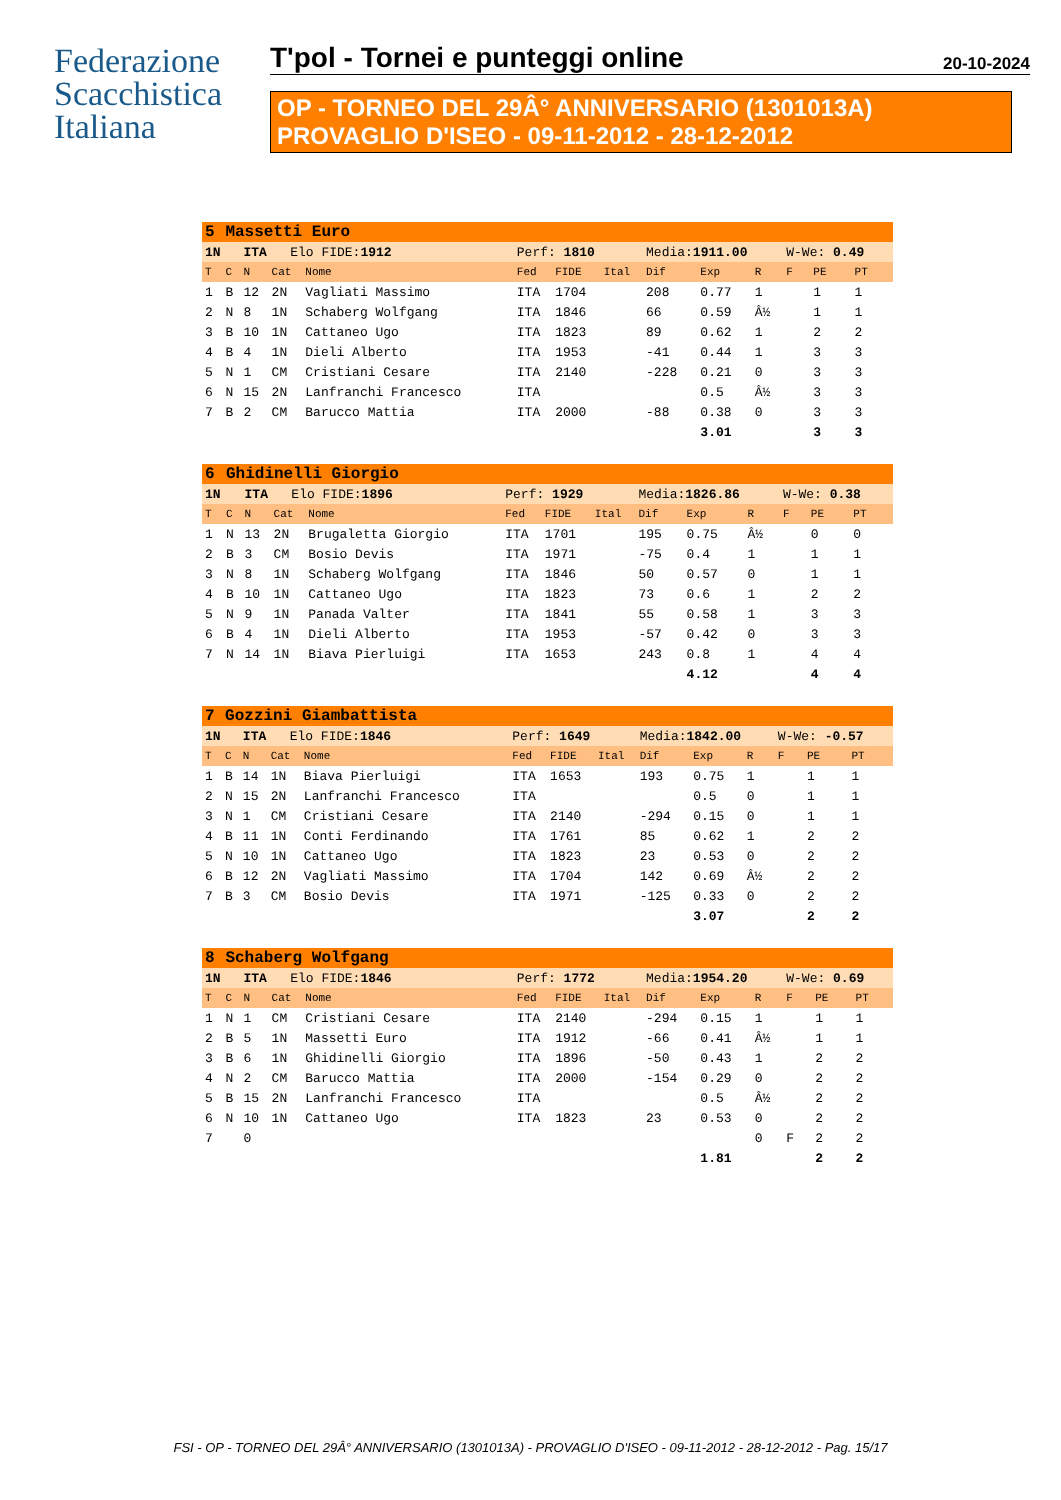Federazione
Scacchistica
Italiana
T'pol - Tornei e punteggi online 20-10-2024
OP - TORNEO DEL 29Â° ANNIVERSARIO (1301013A)
PROVAGLIO D'ISEO - 09-11-2012 - 28-12-2012
| 5 | Massetti Euro | | | | | | | | | | | | |
| 1N | | ITA Elo FIDE: 1912 | | | Perf: 1810 | | | Media: 1911.00 | | | W-We: 0.49 | | |
| T | C | N | Cat | Nome | Fed | FIDE | Ital | Dif | Exp | R | F | PE | PT |
| 1 | B | 12 | 2N | Vagliati Massimo | ITA | 1704 | | 208 | 0.77 | 1 | | 1 | 1 |
| 2 | N | 8 | 1N | Schaberg Wolfgang | ITA | 1846 | | 66 | 0.59 | Â½ | | 1 | 1 |
| 3 | B | 10 | 1N | Cattaneo Ugo | ITA | 1823 | | 89 | 0.62 | 1 | | 2 | 2 |
| 4 | B | 4 | 1N | Dieli Alberto | ITA | 1953 | | -41 | 0.44 | 1 | | 3 | 3 |
| 5 | N | 1 | CM | Cristiani Cesare | ITA | 2140 | | -228 | 0.21 | 0 | | 3 | 3 |
| 6 | N | 15 | 2N | Lanfranchi Francesco | ITA | | | | 0.5 | Â½ | | 3 | 3 |
| 7 | B | 2 | CM | Barucco Mattia | ITA | 2000 | | -88 | 0.38 | 0 | | 3 | 3 |
| | | | | | | | | | 3.01 | | | 3 | 3 |
| 6 | Ghidinelli Giorgio | | | | | | | | | | | | |
| 1N | | ITA Elo FIDE: 1896 | | | Perf: 1929 | | | Media: 1826.86 | | | W-We: 0.38 | | |
| T | C | N | Cat | Nome | Fed | FIDE | Ital | Dif | Exp | R | F | PE | PT |
| 1 | N | 13 | 2N | Brugaletta Giorgio | ITA | 1701 | | 195 | 0.75 | Â½ | | 0 | 0 |
| 2 | B | 3 | CM | Bosio Devis | ITA | 1971 | | -75 | 0.4 | 1 | | 1 | 1 |
| 3 | N | 8 | 1N | Schaberg Wolfgang | ITA | 1846 | | 50 | 0.57 | 0 | | 1 | 1 |
| 4 | B | 10 | 1N | Cattaneo Ugo | ITA | 1823 | | 73 | 0.6 | 1 | | 2 | 2 |
| 5 | N | 9 | 1N | Panada Valter | ITA | 1841 | | 55 | 0.58 | 1 | | 3 | 3 |
| 6 | B | 4 | 1N | Dieli Alberto | ITA | 1953 | | -57 | 0.42 | 0 | | 3 | 3 |
| 7 | N | 14 | 1N | Biava Pierluigi | ITA | 1653 | | 243 | 0.8 | 1 | | 4 | 4 |
| | | | | | | | | | 4.12 | | | 4 | 4 |
| 7 | Gozzini Giambattista | | | | | | | | | | | | |
| 1N | | ITA Elo FIDE: 1846 | | | Perf: 1649 | | | Media: 1842.00 | | | W-We: -0.57 | | |
| T | C | N | Cat | Nome | Fed | FIDE | Ital | Dif | Exp | R | F | PE | PT |
| 1 | B | 14 | 1N | Biava Pierluigi | ITA | 1653 | | 193 | 0.75 | 1 | | 1 | 1 |
| 2 | N | 15 | 2N | Lanfranchi Francesco | ITA | | | | 0.5 | 0 | | 1 | 1 |
| 3 | N | 1 | CM | Cristiani Cesare | ITA | 2140 | | -294 | 0.15 | 0 | | 1 | 1 |
| 4 | B | 11 | 1N | Conti Ferdinando | ITA | 1761 | | 85 | 0.62 | 1 | | 2 | 2 |
| 5 | N | 10 | 1N | Cattaneo Ugo | ITA | 1823 | | 23 | 0.53 | 0 | | 2 | 2 |
| 6 | B | 12 | 2N | Vagliati Massimo | ITA | 1704 | | 142 | 0.69 | Â½ | | 2 | 2 |
| 7 | B | 3 | CM | Bosio Devis | ITA | 1971 | | -125 | 0.33 | 0 | | 2 | 2 |
| | | | | | | | | | 3.07 | | | 2 | 2 |
| 8 | Schaberg Wolfgang | | | | | | | | | | | | |
| 1N | | ITA Elo FIDE: 1846 | | | Perf: 1772 | | | Media: 1954.20 | | | W-We: 0.69 | | |
| T | C | N | Cat | Nome | Fed | FIDE | Ital | Dif | Exp | R | F | PE | PT |
| 1 | N | 1 | CM | Cristiani Cesare | ITA | 2140 | | -294 | 0.15 | 1 | | 1 | 1 |
| 2 | B | 5 | 1N | Massetti Euro | ITA | 1912 | | -66 | 0.41 | Â½ | | 1 | 1 |
| 3 | B | 6 | 1N | Ghidinelli Giorgio | ITA | 1896 | | -50 | 0.43 | 1 | | 2 | 2 |
| 4 | N | 2 | CM | Barucco Mattia | ITA | 2000 | | -154 | 0.29 | 0 | | 2 | 2 |
| 5 | B | 15 | 2N | Lanfranchi Francesco | ITA | | | | 0.5 | Â½ | | 2 | 2 |
| 6 | N | 10 | 1N | Cattaneo Ugo | ITA | 1823 | | 23 | 0.53 | 0 | | 2 | 2 |
| 7 | | 0 | | | | | | | | 0 | F | 2 | 2 |
| | | | | | | | | | 1.81 | | | 2 | 2 |
FSI - OP - TORNEO DEL 29Â° ANNIVERSARIO (1301013A) - PROVAGLIO D'ISEO - 09-11-2012 - 28-12-2012 - Pag. 15/17